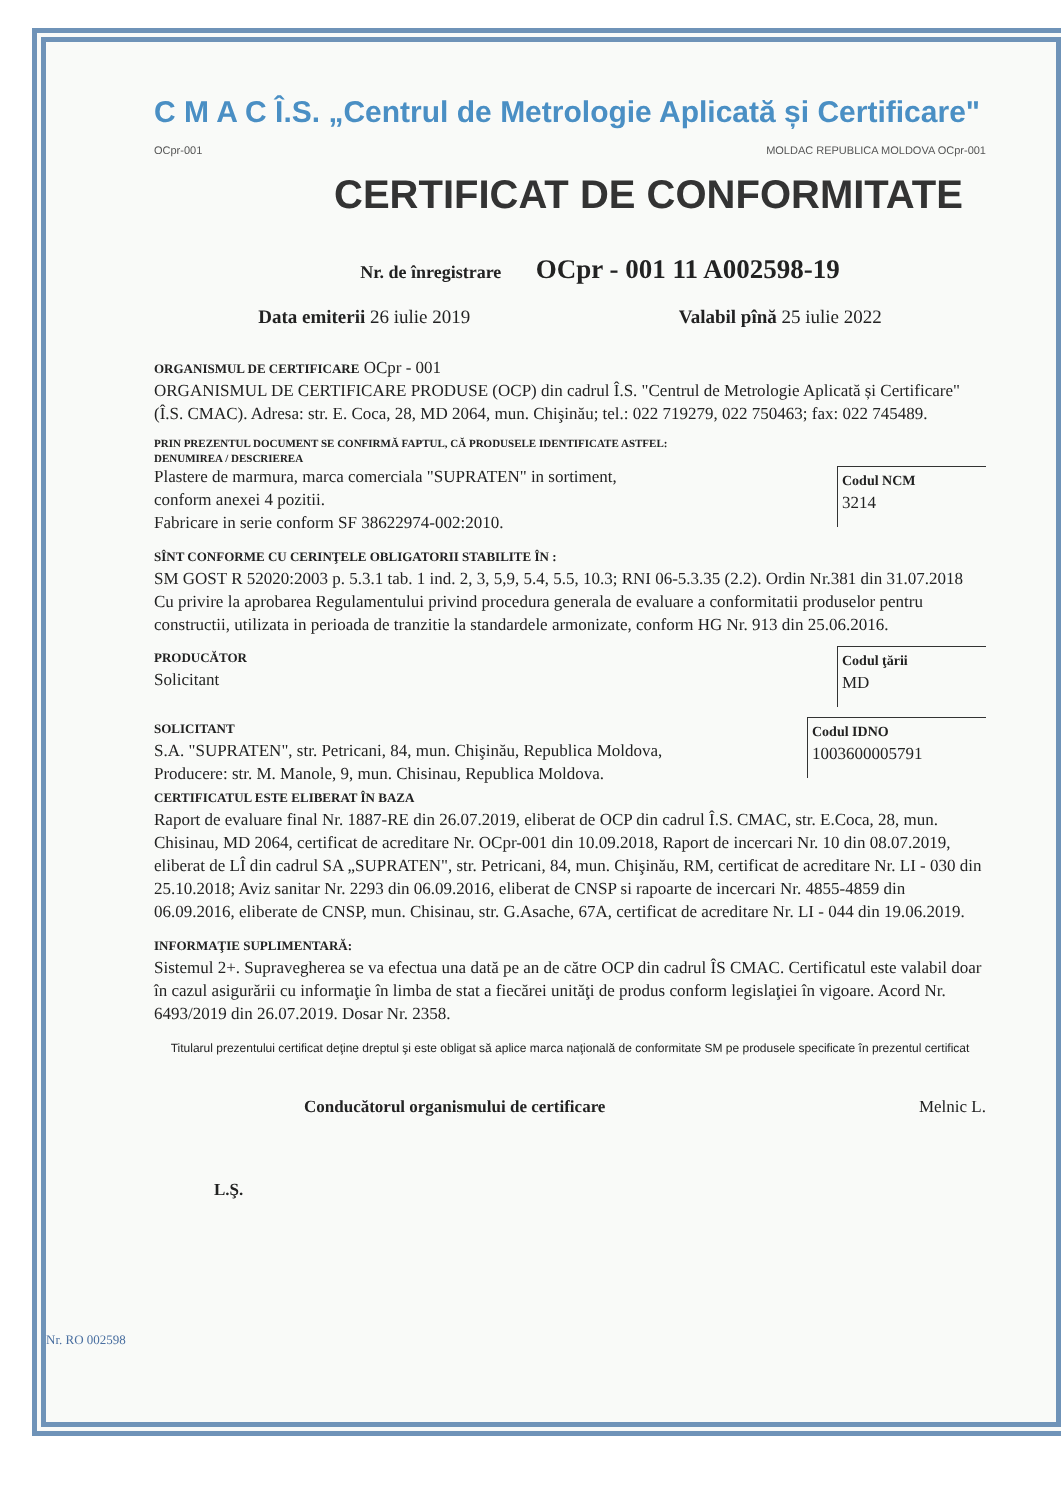C M A C Î.S. „Centrul de Metrologie Aplicată și Certificare"
OCpr-001 MOLDAC REPUBLICA MOLDOVA OCpr-001
CERTIFICAT DE CONFORMITATE
Nr. de înregistrare OCpr - 001 11 A002598-19
Data emiterii 26 iulie 2019 Valabil pînă 25 iulie 2022
ORGANISMUL DE CERTIFICARE OCpr - 001
ORGANISMUL DE CERTIFICARE PRODUSE (OCP) din cadrul Î.S. "Centrul de Metrologie Aplicată și Certificare" (Î.S. CMAC). Adresa: str. E. Coca, 28, MD 2064, mun. Chişinău; tel.: 022 719279, 022 750463; fax: 022 745489.
PRIN PREZENTUL DOCUMENT SE CONFIRMĂ FAPTUL, CĂ PRODUSELE IDENTIFICATE ASTFEL:
DENUMIREA / DESCRIEREA
Plastere de marmura, marca comerciala "SUPRATEN" in sortiment,
conform anexei 4 pozitii.
Fabricare in serie conform SF 38622974-002:2010.
Codul NCM
3214
SÎNT CONFORME CU CERINŢELE OBLIGATORII STABILITE ÎN :
SM GOST R 52020:2003 p. 5.3.1 tab. 1 ind. 2, 3, 5,9, 5.4, 5.5, 10.3; RNI 06-5.3.35 (2.2). Ordin Nr.381 din 31.07.2018 Cu privire la aprobarea Regulamentului privind procedura generala de evaluare a conformitatii produselor pentru constructii, utilizata in perioada de tranzitie la standardele armonizate, conform HG Nr. 913 din 25.06.2016.
PRODUCĂTOR
Solicitant
Codul ţării
MD
SOLICITANT
S.A. "SUPRATEN", str. Petricani, 84, mun. Chişinău, Republica Moldova,
Producere: str. M. Manole, 9, mun. Chisinau, Republica Moldova.
Codul IDNO
1003600005791
CERTIFICATUL ESTE ELIBERAT ÎN BAZA
Raport de evaluare final Nr. 1887-RE din 26.07.2019, eliberat de OCP din cadrul Î.S. CMAC, str. E.Coca, 28, mun. Chisinau, MD 2064, certificat de acreditare Nr. OCpr-001 din 10.09.2018, Raport de incercari Nr. 10 din 08.07.2019, eliberat de LÎ din cadrul SA „SUPRATEN", str. Petricani, 84, mun. Chişinău, RM, certificat de acreditare Nr. LI - 030 din 25.10.2018; Aviz sanitar Nr. 2293 din 06.09.2016, eliberat de CNSP si rapoarte de incercari Nr. 4855-4859 din 06.09.2016, eliberate de CNSP, mun. Chisinau, str. G.Asache, 67A, certificat de acreditare Nr. LI - 044 din 19.06.2019.
INFORMAŢIE SUPLIMENTARĂ:
Sistemul 2+. Supravegherea se va efectua una dată pe an de către OCP din cadrul ÎS CMAC. Certificatul este valabil doar în cazul asigurării cu informaţie în limba de stat a fiecărei unităţi de produs conform legislaţiei în vigoare. Acord Nr. 6493/2019 din 26.07.2019. Dosar Nr. 2358.
Titularul prezentului certificat deţine dreptul şi este obligat să aplice marca naţională de conformitate SM pe produsele specificate în prezentul certificat
Conducătorul organismului de certificare Melnic L.
L.Ş.
Nr. RO 002598